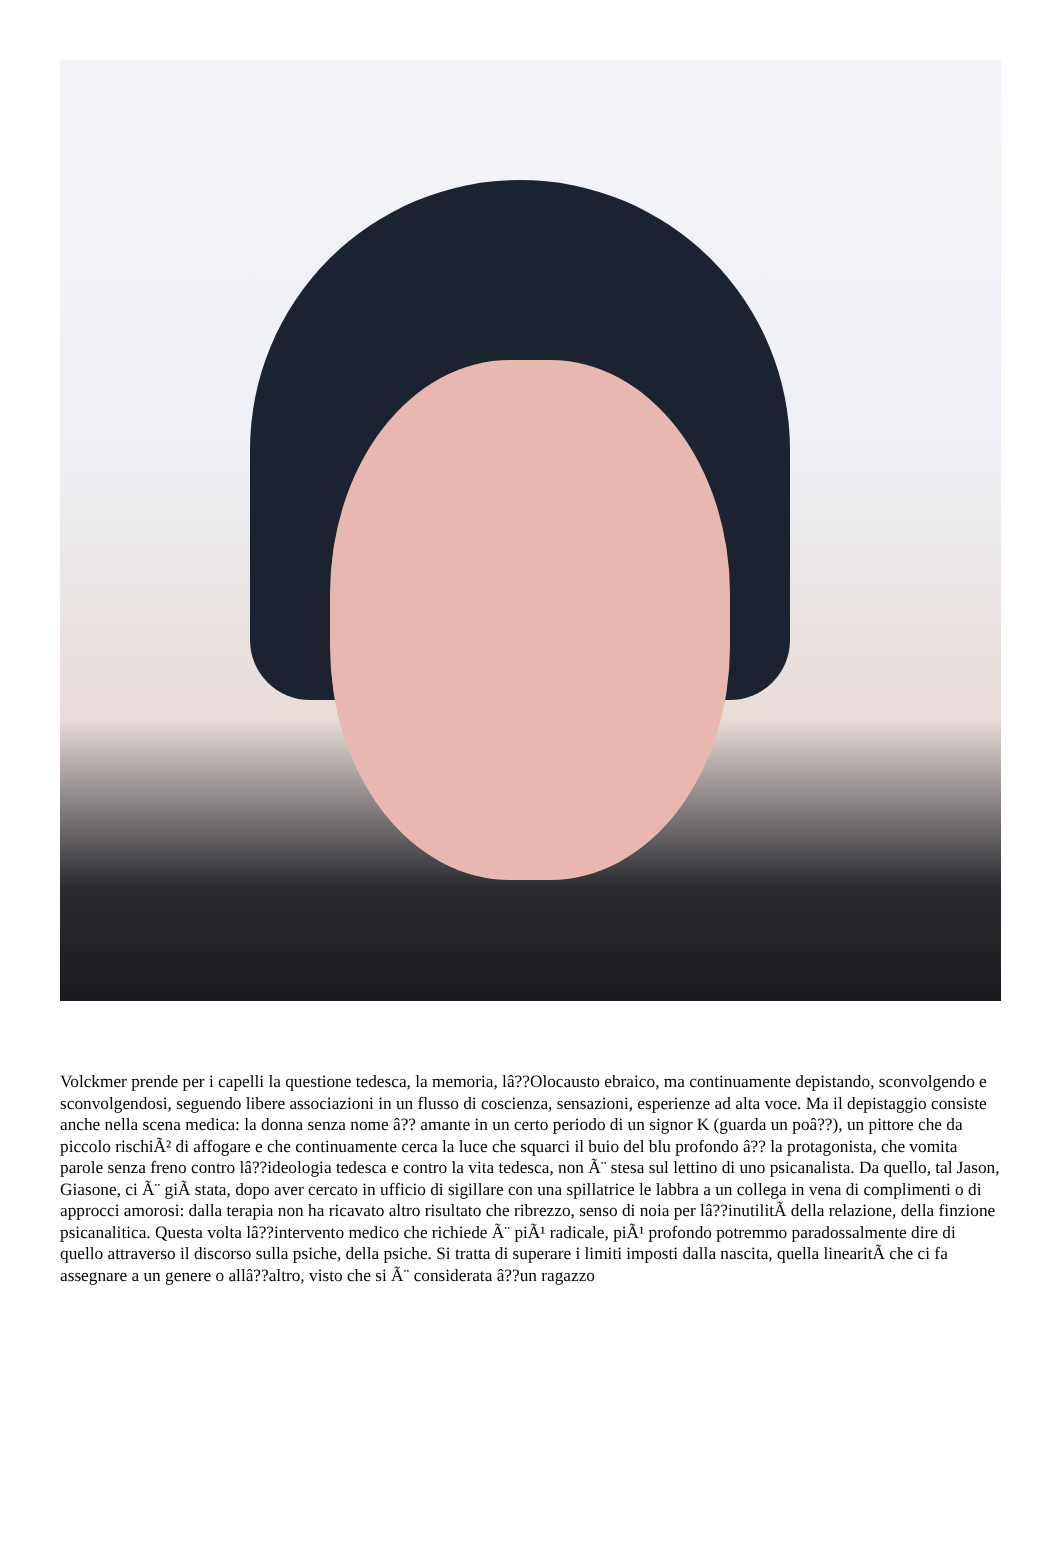Volckmer prende per i capelli la questione tedesca, la memoria, lâ??Olocausto ebraico, ma continuamente depistando, sconvolgendo e sconvolgendosi, seguendo libere associazioni in un flusso di coscienza, sensazioni, esperienze ad alta voce. Ma il depistaggio consiste anche nella scena medica: la donna senza nome â?? amante in un certo periodo di un signor K (guarda un poâ??), un pittore che da piccolo rischiÃ² di affogare e che continuamente cerca la luce che squarci il buio del blu profondo â?? la protagonista, che vomita parole senza freno contro lâ??ideologia tedesca e contro la vita tedesca, non Ã¨ stesa sul lettino di uno psicanalista. Da quello, tal Jason, Giasone, ci Ã¨ giÃ stata, dopo aver cercato in ufficio di sigillare con una spillatrice le labbra a un collega in vena di complimenti o di approcci amorosi: dalla terapia non ha ricavato altro risultato che ribrezzo, senso di noia per lâ??inutilitÃ della relazione, della finzione psicanalitica. Questa volta lâ??intervento medico che richiede Ã¨ piÃ¹ radicale, piÃ¹ profondo potremmo paradossalmente dire di quello attraverso il discorso sulla psiche, della psiche. Si tratta di superare i limiti imposti dalla nascita, quella linearitÃ che ci fa assegnare a un genere o allâ??altro, visto che si Ã¨ considerata â??un ragazzo